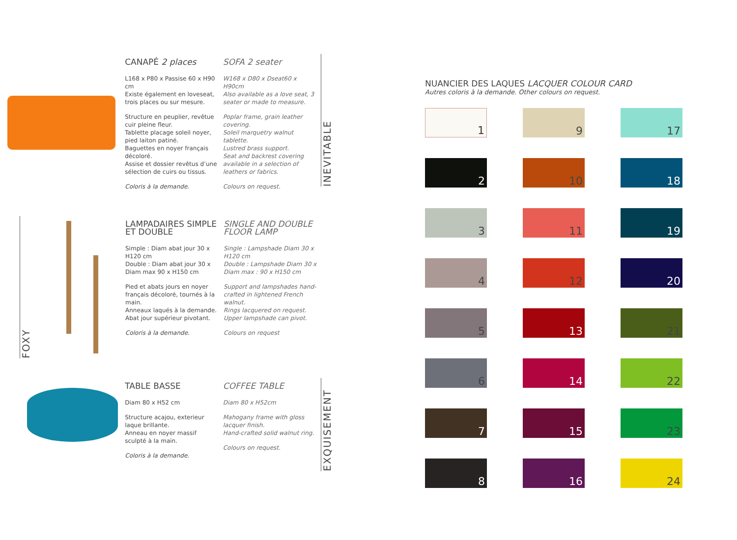CANAPÉ 2 places
L168 x P80 x Passise 60 x H90 cm
Existe également en loveseat, trois places ou sur mesure.
Structure en peuplier, revêtue cuir pleine fleur.
Tablette placage soleil noyer, pied laiton patiné.
Baguettes en noyer français décoloré.
Assise et dossier revêtus d’une sélection de cuirs ou tissus.
Coloris à la demande.
SOFA 2 seater
W168 x D80 x Dseat60 x H90cm
Also available as a love seat, 3 seater or made to measure.
Poplar frame, grain leather covering.
Soleil marquetry walnut tablette.
Lustred brass support.
Seat and backrest covering available in a selection of leathers or fabrics.
Colours on request.
INEVITABLE
FOXY
LAMPADAIRES SIMPLE ET DOUBLE
Simple : Diam abat jour 30 x H120 cm
Double : Diam abat jour 30 x Diam max 90 x H150 cm
Pied et abats jours en noyer français décoloré, tournés à la main.
Anneaux laqués à la demande.
Abat jour supérieur pivotant.
Coloris à la demande.
SINGLE AND DOUBLE FLOOR LAMP
Single : Lampshade Diam 30 x H120 cm
Double : Lampshade Diam 30 x Diam max : 90 x H150 cm
Support and lampshades hand-crafted in lightened French walnut.
Rings lacquered on request.
Upper lampshade can pivot.
Colours on request
TABLE BASSE
Diam 80 x H52 cm
Structure acajou, exterieur laque brillante.
Anneau en noyer massif sculpté à la main.
Coloris à la demande.
COFFEE TABLE
Diam 80 x H52cm
Mahogany frame with gloss lacquer finish.
Hand-crafted solid walnut ring.
Colours on request.
EXQUISEMENT
NUANCIER DES LAQUES LACQUER COLOUR CARD
Autres coloris à la demande. Other colours on request.
1
2
3
4
5
6
7
8
9
10
11
12
13
14
15
16
17
18
19
20
21
22
23
24